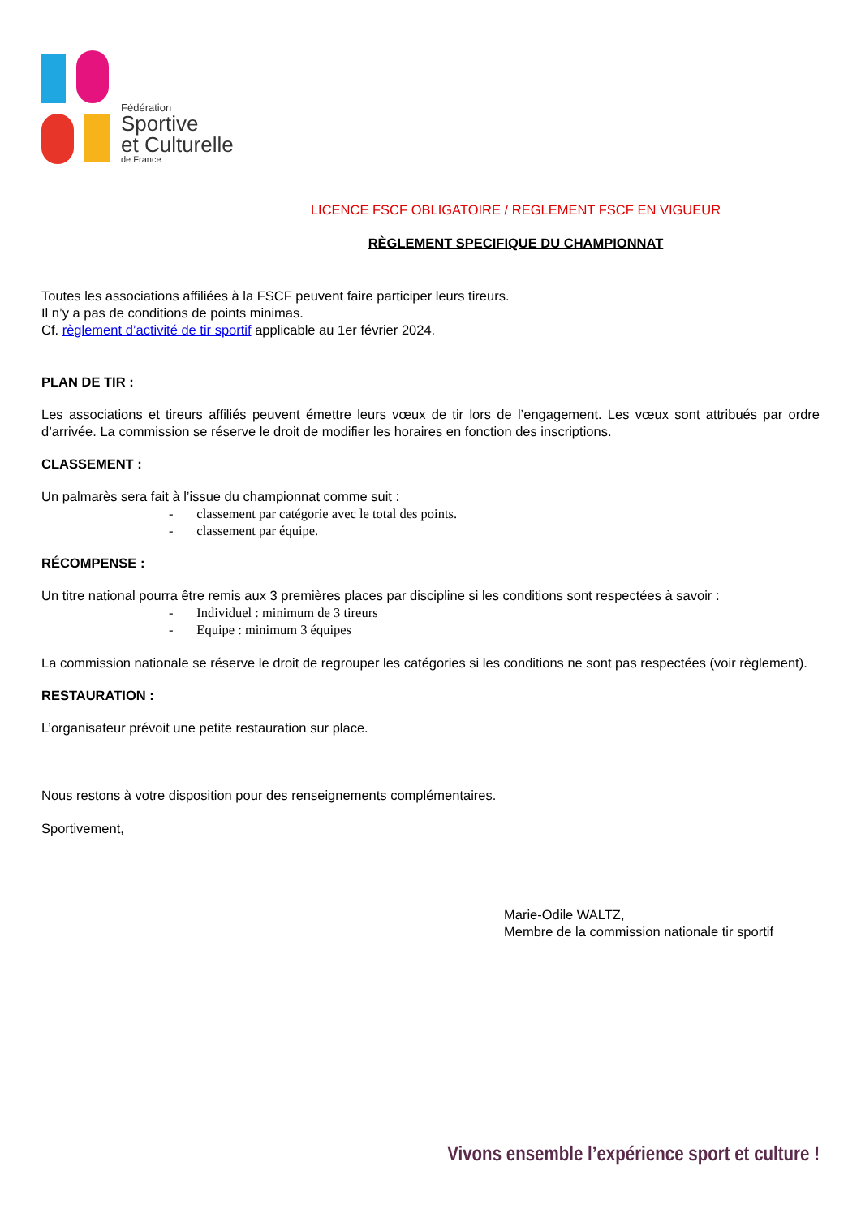Fédération
Sportive
et Culturelle
de France
LICENCE FSCF OBLIGATOIRE / REGLEMENT FSCF EN VIGUEUR
RÈGLEMENT SPECIFIQUE DU CHAMPIONNAT
Toutes les associations affiliées à la FSCF peuvent faire participer leurs tireurs.
Il n’y a pas de conditions de points minimas.
Cf. règlement d’activité de tir sportif applicable au 1er février 2024.
PLAN DE TIR :
Les associations et tireurs affiliés peuvent émettre leurs vœux de tir lors de l’engagement. Les vœux sont attribués par ordre d’arrivée. La commission se réserve le droit de modifier les horaires en fonction des inscriptions.
CLASSEMENT :
Un palmarès sera fait à l’issue du championnat comme suit :
- classement par catégorie avec le total des points.
- classement par équipe.
RÉCOMPENSE :
Un titre national pourra être remis aux 3 premières places par discipline si les conditions sont respectées à savoir :
- Individuel : minimum de 3 tireurs
- Equipe : minimum 3 équipes
La commission nationale se réserve le droit de regrouper les catégories si les conditions ne sont pas respectées (voir règlement).
RESTAURATION :
L’organisateur prévoit une petite restauration sur place.
Nous restons à votre disposition pour des renseignements complémentaires.
Sportivement,
Marie-Odile WALTZ,
Membre de la commission nationale tir sportif
Vivons ensemble l’expérience sport et culture !